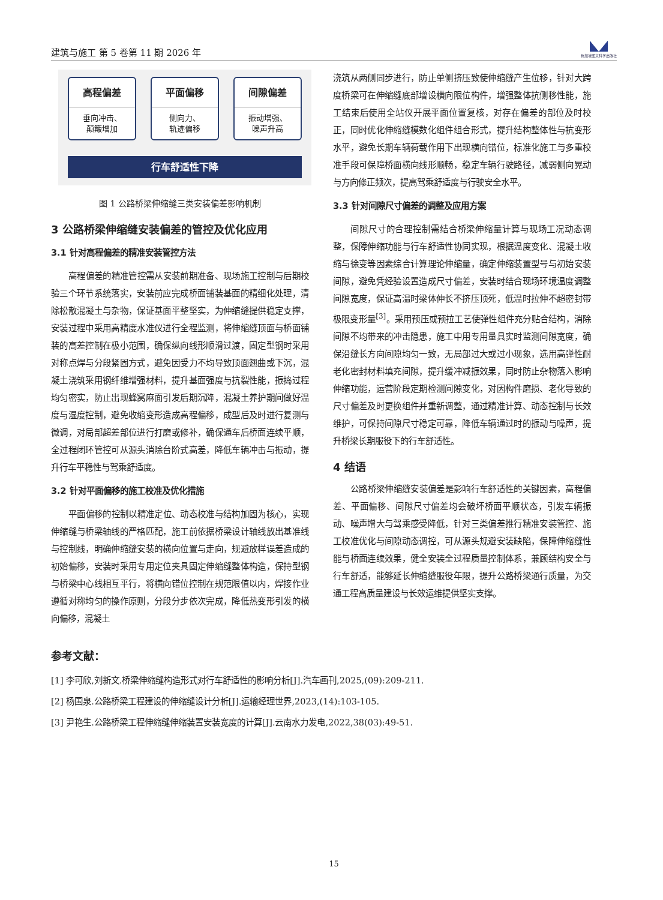建筑与施工 第 5 卷第 11 期 2026 年
新加坡图文科学出版社
高程偏差
垂向冲击、
颠簸增加
平面偏移
侧向力、
轨迹偏移
间隙偏差
振动增强、
噪声升高
行车舒适性下降
图 1 公路桥梁伸缩缝三类安装偏差影响机制
3 公路桥梁伸缩缝安装偏差的管控及优化应用
3.1 针对高程偏差的精准安装管控方法
高程偏差的精准管控需从安装前期准备、现场施工控制与后期校验三个环节系统落实，安装前应完成桥面铺装基面的精细化处理，清除松散混凝土与杂物，保证基面平整坚实，为伸缩缝提供稳定支撑，安装过程中采用高精度水准仪进行全程监测，将伸缩缝顶面与桥面铺装的高差控制在极小范围，确保纵向线形顺滑过渡，固定型钢时采用对称点焊与分段紧固方式，避免因受力不均导致顶面翘曲或下沉，混凝土浇筑采用钢纤维增强材料，提升基面强度与抗裂性能，振捣过程均匀密实，防止出现蜂窝麻面引发后期沉降，混凝土养护期间做好温度与湿度控制，避免收缩变形造成高程偏移，成型后及时进行复测与微调，对局部超差部位进行打磨或修补，确保通车后桥面连续平顺，全过程闭环管控可从源头消除台阶式高差，降低车辆冲击与振动，提升行车平稳性与驾乘舒适度。
3.2 针对平面偏移的施工校准及优化措施
平面偏移的控制以精准定位、动态校准与结构加固为核心，实现伸缩缝与桥梁轴线的严格匹配，施工前依据桥梁设计轴线放出基准线与控制线，明确伸缩缝安装的横向位置与走向，规避放样误差造成的初始偏移，安装时采用专用定位夹具固定伸缩缝整体构造，保持型钢与桥梁中心线相互平行，将横向错位控制在规范限值以内，焊接作业遵循对称均匀的操作原则，分段分步依次完成，降低热变形引发的横向偏移，混凝土
浇筑从两侧同步进行，防止单侧挤压致使伸缩缝产生位移，针对大跨度桥梁可在伸缩缝底部增设横向限位构件，增强整体抗侧移性能，施工结束后使用全站仪开展平面位置复核，对存在偏差的部位及时校正，同时优化伸缩缝模数化组件组合形式，提升结构整体性与抗变形水平，避免长期车辆荷载作用下出现横向错位，标准化施工与多重校准手段可保障桥面横向线形顺畅，稳定车辆行驶路径，减弱侧向晃动与方向修正频次，提高驾乘舒适度与行驶安全水平。
3.3 针对间隙尺寸偏差的调整及应用方案
间隙尺寸的合理控制需结合桥梁伸缩量计算与现场工况动态调整，保障伸缩功能与行车舒适性协同实现，根据温度变化、混凝土收缩与徐变等因素综合计算理论伸缩量，确定伸缩装置型号与初始安装间隙，避免凭经验设置造成尺寸偏差，安装时结合现场环境温度调整间隙宽度，保证高温时梁体伸长不挤压顶死，低温时拉伸不超密封带极限变形量<sup>[3]</sup>。采用预压或预拉工艺使弹性组件充分贴合结构，消除间隙不均带来的冲击隐患，施工中用专用量具实时监测间隙宽度，确保沿缝长方向间隙均匀一致，无局部过大或过小现象，选用高弹性耐老化密封材料填充间隙，提升缓冲减振效果，同时防止杂物落入影响伸缩功能，运营阶段定期检测间隙变化，对因构件磨损、老化导致的尺寸偏差及时更换组件并重新调整，通过精准计算、动态控制与长效维护，可保持间隙尺寸稳定可靠，降低车辆通过时的振动与噪声，提升桥梁长期服役下的行车舒适性。
4 结语
公路桥梁伸缩缝安装偏差是影响行车舒适性的关键因素，高程偏差、平面偏移、间隙尺寸偏差均会破坏桥面平顺状态，引发车辆振动、噪声增大与驾乘感受降低，针对三类偏差推行精准安装管控、施工校准优化与间隙动态调控，可从源头规避安装缺陷，保障伸缩缝性能与桥面连续效果，健全安装全过程质量控制体系，兼顾结构安全与行车舒适，能够延长伸缩缝服役年限，提升公路桥梁通行质量，为交通工程高质量建设与长效运维提供坚实支撑。
参考文献：
[1] 李可欣,刘新文.桥梁伸缩缝构造形式对行车舒适性的影响分析[J].汽车画刊,2025,(09):209-211.
[2] 杨国泉.公路桥梁工程建设的伸缩缝设计分析[J].运输经理世界,2023,(14):103-105.
[3] 尹艳生.公路桥梁工程伸缩缝伸缩装置安装宽度的计算[J].云南水力发电,2022,38(03):49-51.
15